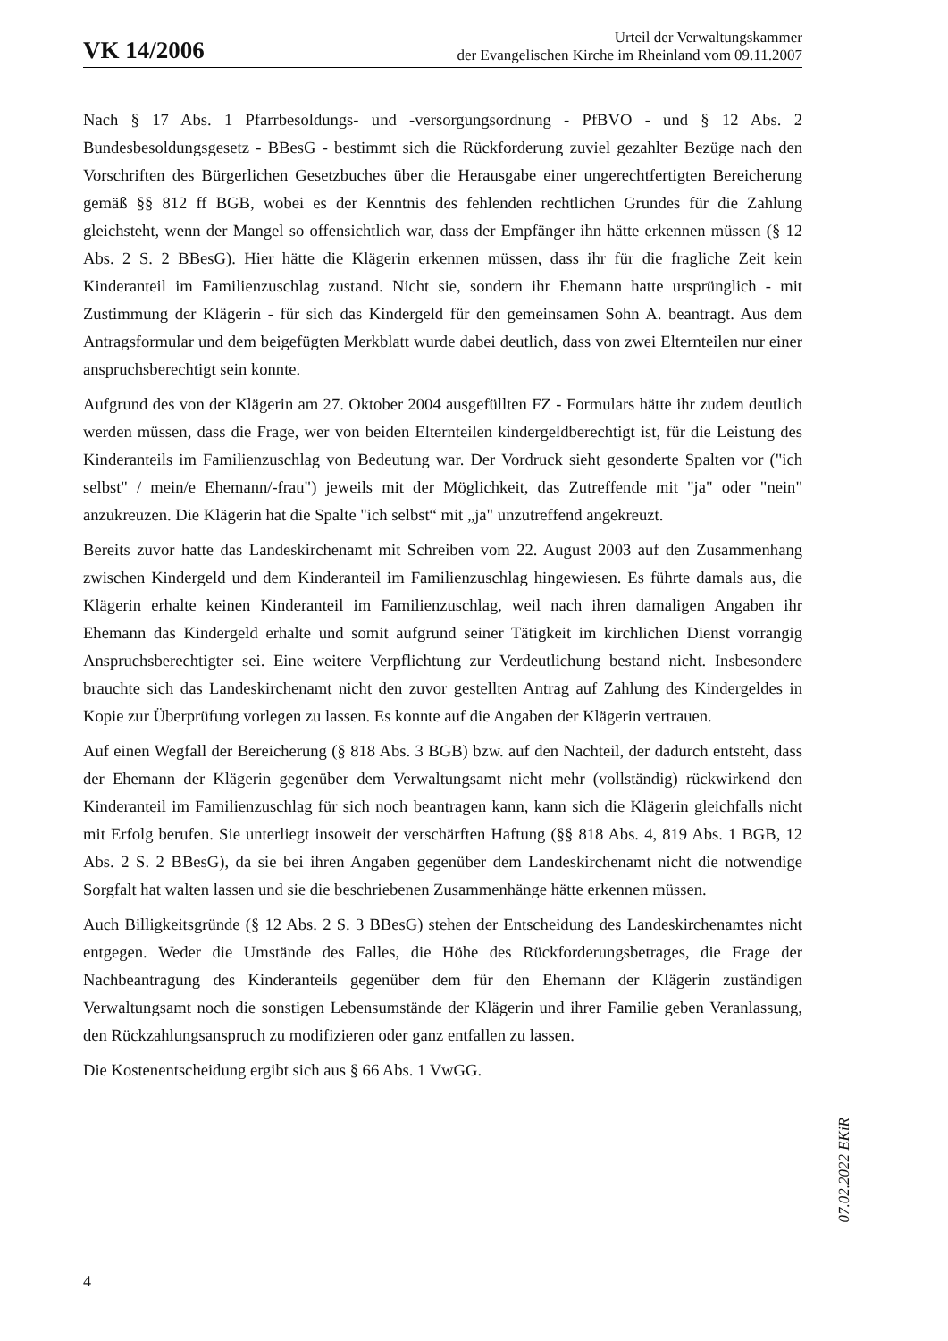VK 14/2006
Urteil der Verwaltungskammer
der Evangelischen Kirche im Rheinland vom 09.11.2007
Nach § 17 Abs. 1 Pfarrbesoldungs- und -versorgungsordnung - PfBVO - und § 12 Abs. 2 Bundesbesoldungsgesetz - BBesG - bestimmt sich die Rückforderung zuviel gezahlter Bezüge nach den Vorschriften des Bürgerlichen Gesetzbuches über die Herausgabe einer ungerechtfertigten Bereicherung gemäß §§ 812 ff BGB, wobei es der Kenntnis des fehlenden rechtlichen Grundes für die Zahlung gleichsteht, wenn der Mangel so offensichtlich war, dass der Empfänger ihn hätte erkennen müssen (§ 12 Abs. 2 S. 2 BBesG). Hier hätte die Klägerin erkennen müssen, dass ihr für die fragliche Zeit kein Kinderanteil im Familienzuschlag zustand. Nicht sie, sondern ihr Ehemann hatte ursprünglich - mit Zustimmung der Klägerin - für sich das Kindergeld für den gemeinsamen Sohn A. beantragt. Aus dem Antragsformular und dem beigefügten Merkblatt wurde dabei deutlich, dass von zwei Elternteilen nur einer anspruchsberechtigt sein konnte.
Aufgrund des von der Klägerin am 27. Oktober 2004 ausgefüllten FZ - Formulars hätte ihr zudem deutlich werden müssen, dass die Frage, wer von beiden Elternteilen kindergeldberechtigt ist, für die Leistung des Kinderanteils im Familienzuschlag von Bedeutung war. Der Vordruck sieht gesonderte Spalten vor ("ich selbst" / mein/e Ehemann/-frau") jeweils mit der Möglichkeit, das Zutreffende mit "ja" oder "nein" anzukreuzen. Die Klägerin hat die Spalte "ich selbst“ mit „ja" unzutreffend angekreuzt.
Bereits zuvor hatte das Landeskirchenamt mit Schreiben vom 22. August 2003 auf den Zusammenhang zwischen Kindergeld und dem Kinderanteil im Familienzuschlag hingewiesen. Es führte damals aus, die Klägerin erhalte keinen Kinderanteil im Familienzuschlag, weil nach ihren damaligen Angaben ihr Ehemann das Kindergeld erhalte und somit aufgrund seiner Tätigkeit im kirchlichen Dienst vorrangig Anspruchsberechtigter sei. Eine weitere Verpflichtung zur Verdeutlichung bestand nicht. Insbesondere brauchte sich das Landeskirchenamt nicht den zuvor gestellten Antrag auf Zahlung des Kindergeldes in Kopie zur Überprüfung vorlegen zu lassen. Es konnte auf die Angaben der Klägerin vertrauen.
Auf einen Wegfall der Bereicherung (§ 818 Abs. 3 BGB) bzw. auf den Nachteil, der dadurch entsteht, dass der Ehemann der Klägerin gegenüber dem Verwaltungsamt nicht mehr (vollständig) rückwirkend den Kinderanteil im Familienzuschlag für sich noch beantragen kann, kann sich die Klägerin gleichfalls nicht mit Erfolg berufen. Sie unterliegt insoweit der verschärften Haftung (§§ 818 Abs. 4, 819 Abs. 1 BGB, 12 Abs. 2 S. 2 BBesG), da sie bei ihren Angaben gegenüber dem Landeskirchenamt nicht die notwendige Sorgfalt hat walten lassen und sie die beschriebenen Zusammenhänge hätte erkennen müssen.
Auch Billigkeitsgründe (§ 12 Abs. 2 S. 3 BBesG) stehen der Entscheidung des Landeskirchenamtes nicht entgegen. Weder die Umstände des Falles, die Höhe des Rückforderungsbetrages, die Frage der Nachbeantragung des Kinderanteils gegenüber dem für den Ehemann der Klägerin zuständigen Verwaltungsamt noch die sonstigen Lebensumstände der Klägerin und ihrer Familie geben Veranlassung, den Rückzahlungsanspruch zu modifizieren oder ganz entfallen zu lassen.
Die Kostenentscheidung ergibt sich aus § 66 Abs. 1 VwGG.
07.02.2022 EKiR
4